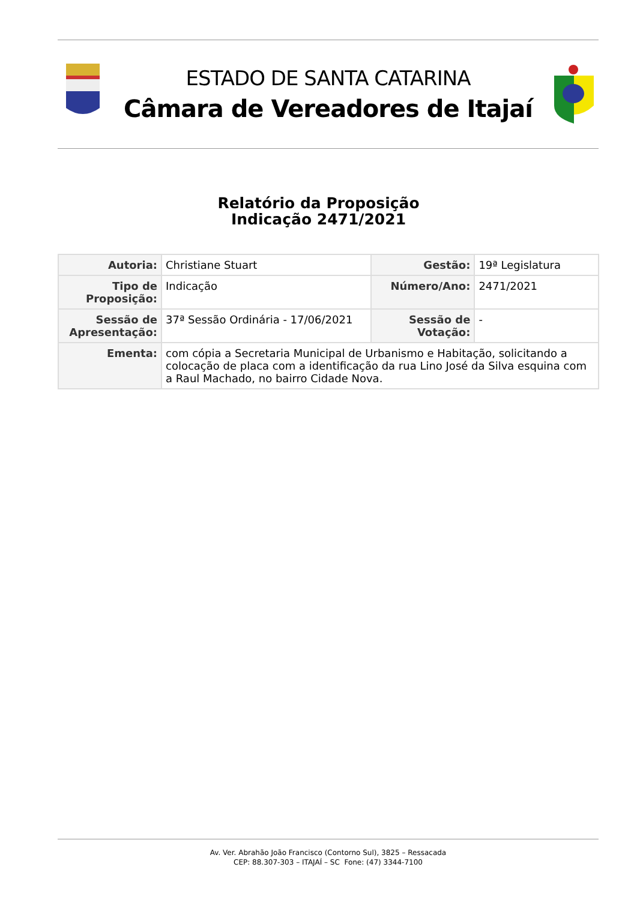ESTADO DE SANTA CATARINA
Câmara de Vereadores de Itajaí
Relatório da Proposição
Indicação 2471/2021
| Autoria: | Christiane Stuart | Gestão: | 19ª Legislatura |
| Tipo de Proposição: | Indicação | Número/Ano: | 2471/2021 |
| Sessão de Apresentação: | 37ª Sessão Ordinária - 17/06/2021 | Sessão de Votação: | - |
| Ementa: | com cópia a Secretaria Municipal de Urbanismo e Habitação, solicitando a colocação de placa com a identificação da rua Lino José da Silva esquina com a Raul Machado, no bairro Cidade Nova. | | |
Av. Ver. Abrahão João Francisco (Contorno Sul), 3825 – Ressacada
CEP: 88.307-303 – ITAJAÍ – SC Fone: (47) 3344-7100